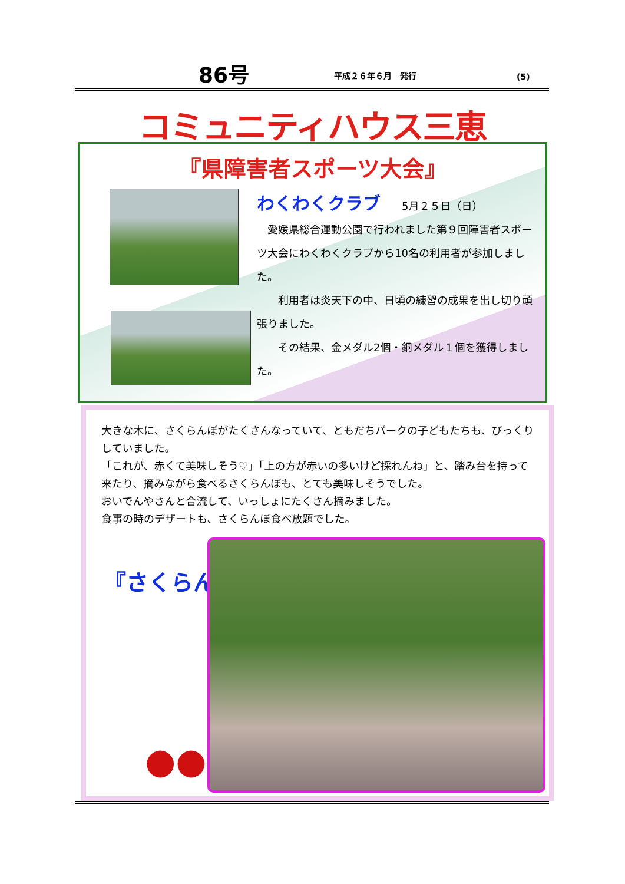86号 平成２６年６月　発行 (5)
コミュニティハウス三恵
『県障害者スポーツ大会』
わくわくクラブ　　5月２５日（日）
　愛媛県総合運動公園で行われました第９回障害者スポーツ大会にわくわくクラブから10名の利用者が参加しました。
　　利用者は炎天下の中、日頃の練習の成果を出し切り頑張りました。
　　その結果、金メダル2個・銅メダル１個を獲得しました。
大きな木に、さくらんぼがたくさんなっていて、ともだちパークの子どもたちも、びっくりしていました。
「これが、赤くて美味しそう♡」「上の方が赤いの多いけど採れんね」と、踏み台を持って来たり、摘みながら食べるさくらんぼも、とても美味しそうでした。
おいでんやさんと合流して、いっしょにたくさん摘みました。
食事の時のデザートも、さくらんぼ食べ放題でした。
『さくらんぼ』
●●